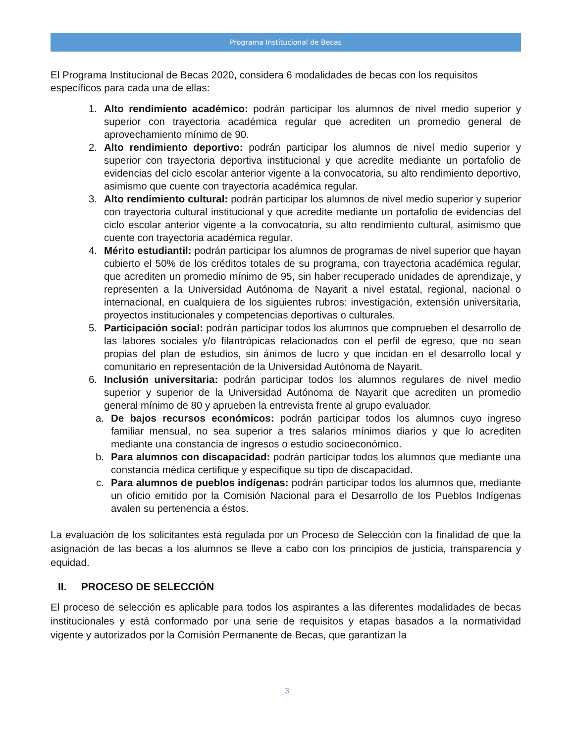Programa Institucional de Becas
El Programa Institucional de Becas 2020, considera 6 modalidades de becas con los requisitos específicos para cada una de ellas:
1. Alto rendimiento académico: podrán participar los alumnos de nivel medio superior y superior con trayectoria académica regular que acrediten un promedio general de aprovechamiento mínimo de 90.
2. Alto rendimiento deportivo: podrán participar los alumnos de nivel medio superior y superior con trayectoria deportiva institucional y que acredite mediante un portafolio de evidencias del ciclo escolar anterior vigente a la convocatoria, su alto rendimiento deportivo, asimismo que cuente con trayectoria académica regular.
3. Alto rendimiento cultural: podrán participar los alumnos de nivel medio superior y superior con trayectoria cultural institucional y que acredite mediante un portafolio de evidencias del ciclo escolar anterior vigente a la convocatoria, su alto rendimiento cultural, asimismo que cuente con trayectoria académica regular.
4. Mérito estudiantil: podrán participar los alumnos de programas de nivel superior que hayan cubierto el 50% de los créditos totales de su programa, con trayectoria académica regular, que acrediten un promedio mínimo de 95, sin haber recuperado unidades de aprendizaje, y representen a la Universidad Autónoma de Nayarit a nivel estatal, regional, nacional o internacional, en cualquiera de los siguientes rubros: investigación, extensión universitaria, proyectos institucionales y competencias deportivas o culturales.
5. Participación social: podrán participar todos los alumnos que comprueben el desarrollo de las labores sociales y/o filantrópicas relacionados con el perfil de egreso, que no sean propias del plan de estudios, sin ánimos de lucro y que incidan en el desarrollo local y comunitario en representación de la Universidad Autónoma de Nayarit.
6. Inclusión universitaria: podrán participar todos los alumnos regulares de nivel medio superior y superior de la Universidad Autónoma de Nayarit que acrediten un promedio general mínimo de 80 y aprueben la entrevista frente al grupo evaluador.
a. De bajos recursos económicos: podrán participar todos los alumnos cuyo ingreso familiar mensual, no sea superior a tres salarios mínimos diarios y que lo acrediten mediante una constancia de ingresos o estudio socioeconómico.
b. Para alumnos con discapacidad: podrán participar todos los alumnos que mediante una constancia médica certifique y especifique su tipo de discapacidad.
c. Para alumnos de pueblos indígenas: podrán participar todos los alumnos que, mediante un oficio emitido por la Comisión Nacional para el Desarrollo de los Pueblos Indígenas avalen su pertenencia a éstos.
La evaluación de los solicitantes está regulada por un Proceso de Selección con la finalidad de que la asignación de las becas a los alumnos se lleve a cabo con los principios de justicia, transparencia y equidad.
II. PROCESO DE SELECCIÓN
El proceso de selección es aplicable para todos los aspirantes a las diferentes modalidades de becas institucionales y está conformado por una serie de requisitos y etapas basados a la normatividad vigente y autorizados por la Comisión Permanente de Becas, que garantizan la
3